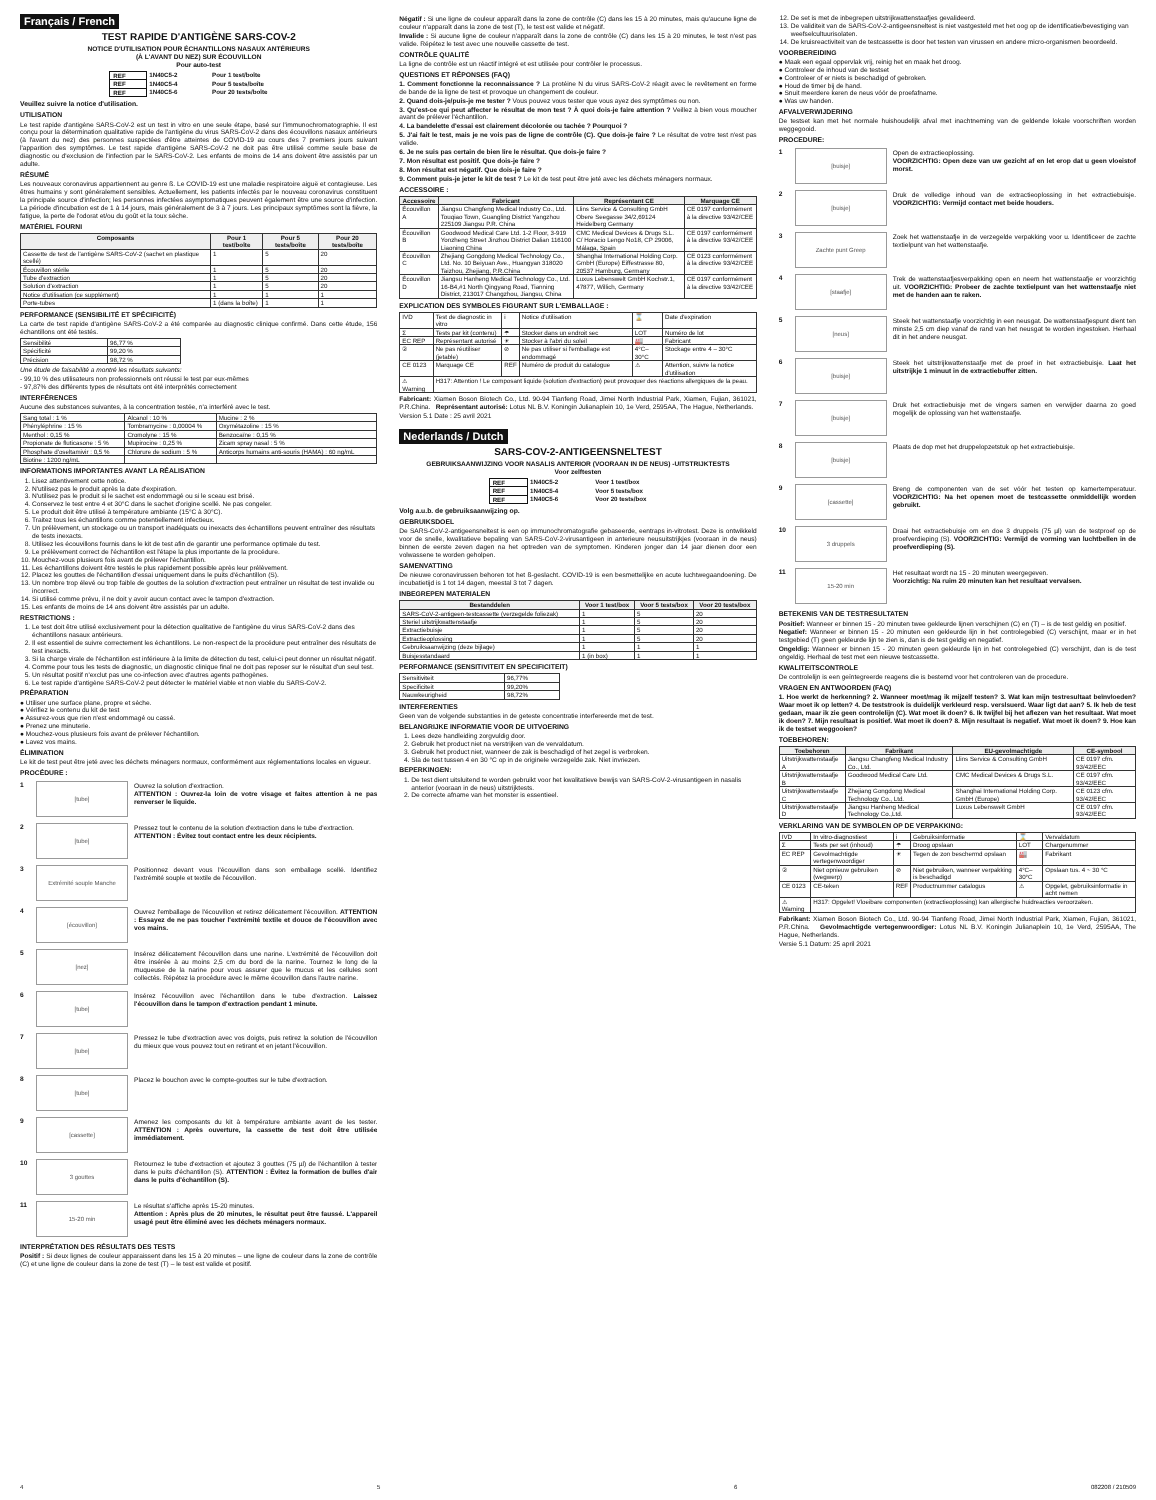Français / French
TEST RAPIDE D'ANTIGÈNE SARS-COV-2
NOTICE D'UTILISATION POUR ÉCHANTILLONS NASAUX ANTÉRIEURS
(À L'AVANT DU NEZ) SUR ÉCOUVILLON
Pour auto-test
| REF | 1N40C5-2 | Pour 1 test/boîte |
| REF | 1N40C5-4 | Pour 5 tests/boîte |
| REF | 1N40C5-6 | Pour 20 tests/boîte |
Veuillez suivre la notice d'utilisation.
UTILISATION
Le test rapide d'antigène SARS-CoV-2 est un test in vitro en une seule étape, basé sur l'immunochromatographie. Il est conçu pour la détermination qualitative rapide de l'antigène du virus SARS-CoV-2 dans des écouvillons nasaux antérieurs (à l'avant du nez) des personnes suspectées d'être atteintes de COVID-19 au cours des 7 premiers jours suivant l'apparition des symptômes. Le test rapide d'antigène SARS-CoV-2 ne doit pas être utilisé comme seule base de diagnostic ou d'exclusion de l'infection par le SARS-CoV-2. Les enfants de moins de 14 ans doivent être assistés par un adulte.
RÉSUMÉ
Les nouveaux coronavirus appartiennent au genre ß. Le COVID-19 est une maladie respiratoire aiguë et contagieuse. Les êtres humains y sont généralement sensibles. Actuellement, les patients infectés par le nouveau coronavirus constituent la principale source d'infection; les personnes infectées asymptomatiques peuvent également être une source d'infection. La période d'incubation est de 1 à 14 jours, mais généralement de 3 à 7 jours. Les principaux symptômes sont la fièvre, la fatigue, la perte de l'odorat et/ou du goût et la toux sèche.
MATÉRIEL FOURNI
| Composants | Pour 1 test/boîte | Pour 5 tests/boîte | Pour 20 tests/boîte |
| --- | --- | --- | --- |
| Cassette de test de l'antigène SARS-CoV-2 (sachet en plastique scellé) | 1 | 5 | 20 |
| Écouvillon stérile | 1 | 5 | 20 |
| Tube d'extraction | 1 | 5 | 20 |
| Solution d'extraction | 1 | 5 | 20 |
| Notice d'utilisation (ce supplément) | 1 | 1 | 1 |
| Porte-tubes | 1 (dans la boîte) | 1 | 1 |
PERFORMANCE (SENSIBILITÉ ET SPÉCIFICITÉ)
La carte de test rapide d'antigène SARS-CoV-2 a été comparée au diagnostic clinique confirmé. Dans cette étude, 156 échantillons ont été testés.
| Sensibilité | 96,77 % |
| Spécificité | 99,20 % |
| Précision | 98,72 % |
Une étude de faisabilité a montré les résultats suivants:
- 99,10 % des utilisateurs non professionnels ont réussi le test par eux-mêmes
- 97,87% des différents types de résultats ont été interprétés correctement
INTERFÉRENCES
Aucune des substances suivantes, à la concentration testée, n'a interféré avec le test.
| Sang total : 1 % | Alcanol : 10 % | Mucine : 2 % |
| Phényléphrine : 15 % | Tombramycine : 0,00004 % | Oxymétazoline : 15 % |
| Menthol : 0,15 % | Cromolyne : 15 % | Benzocaïne : 0,15 % |
| Propionate de fluticasone : 5 % | Mupirocine : 0,25 % | Zicam spray nasal : 5 % |
| Phosphate d'oseltamivir : 0,5 % | Chlorure de sodium : 5 % | Anticorps humains anti-souris (HAMA) : 60 ng/mL |
| Biotine : 1200 ng/mL | | |
INFORMATIONS IMPORTANTES AVANT LA RÉALISATION
1. Lisez attentivement cette notice.
2. N'utilisez pas le produit après la date d'expiration.
3. N'utilisez pas le produit si le sachet est endommagé ou si le sceau est brisé.
4. Conservez le test entre 4 et 30°C dans le sachet d'origine scellé. Ne pas congeler.
5. Le produit doit être utilisé à température ambiante (15°C à 30°C).
6. Traitez tous les échantillons comme potentiellement infectieux.
7. Un prélèvement, un stockage ou un transport inadéquats ou inexacts des échantillons peuvent entraîner des résultats de tests inexacts.
8. Utilisez les écouvillons fournis dans le kit de test afin de garantir une performance optimale du test.
9. Le prélèvement correct de l'échantillon est l'étape la plus importante de la procédure.
10. Mouchez-vous plusieurs fois avant de prélever l'échantillon.
11. Les échantillons doivent être testés le plus rapidement possible après leur prélèvement.
12. Placez les gouttes de l'échantillon d'essai uniquement dans le puits d'échantillon (S).
13. Un nombre trop élevé ou trop faible de gouttes de la solution d'extraction peut entraîner un résultat de test invalide ou incorrect.
14. Si utilisé comme prévu, il ne doit y avoir aucun contact avec le tampon d'extraction.
15. Les enfants de moins de 14 ans doivent être assistés par un adulte.
RESTRICTIONS :
1. Le test doit être utilisé exclusivement pour la détection qualitative de l'antigène du virus SARS-CoV-2 dans des échantillons nasaux antérieurs.
2. Il est essentiel de suivre correctement les échantillons. Le non-respect de la procédure peut entraîner des résultats de test inexacts.
3. Si la charge virale de l'échantillon est inférieure à la limite de détection du test, celui-ci peut donner un résultat négatif.
4. Comme pour tous les tests de diagnostic, un diagnostic clinique final ne doit pas reposer sur le résultat d'un seul test.
5. Un résultat positif n'exclut pas une co-infection avec d'autres agents pathogènes.
6. Le test rapide d'antigène SARS-CoV-2 peut détecter le matériel viable et non viable du SARS-CoV-2.
PRÉPARATION
● Utiliser une surface plane, propre et sèche.
● Vérifiez le contenu du kit de test
● Assurez-vous que rien n'est endommagé ou cassé.
● Prenez une minuterie.
● Mouchez-vous plusieurs fois avant de prélever l'échantillon.
● Lavez vos mains.
ÉLIMINATION
Le kit de test peut être jeté avec les déchets ménagers normaux, conformément aux réglementations locales en vigueur.
PROCÉDURE :
1
[tube]
Ouvrez la solution d'extraction.
ATTENTION : Ouvrez-la loin de votre visage et faites attention à ne pas renverser le liquide.
2
[tube]
Pressez tout le contenu de la solution d'extraction dans le tube d'extraction.
ATTENTION : Évitez tout contact entre les deux récipients.
3
Extrémité souple Manche
Positionnez devant vous l'écouvillon dans son emballage scellé. Identifiez l'extrémité souple et textile de l'écouvillon.
4
[écouvillon]
Ouvrez l'emballage de l'écouvillon et retirez délicatement l'écouvillon. ATTENTION : Essayez de ne pas toucher l'extrémité textile et douce de l'écouvillon avec vos mains.
5
[nez]
Insérez délicatement l'écouvillon dans une narine. L'extrémité de l'écouvillon doit être insérée à au moins 2,5 cm du bord de la narine. Tournez le long de la muqueuse de la narine pour vous assurer que le mucus et les cellules sont collectés. Répétez la procédure avec le même écouvillon dans l'autre narine.
6
[tube]
Insérez l'écouvillon avec l'échantillon dans le tube d'extraction. Laissez l'écouvillon dans le tampon d'extraction pendant 1 minute.
7
[tube]
Pressez le tube d'extraction avec vos doigts, puis retirez la solution de l'écouvillon du mieux que vous pouvez tout en retirant et en jetant l'écouvillon.
8
[tube]
Placez le bouchon avec le compte-gouttes sur le tube d'extraction.
9
[cassette]
Amenez les composants du kit à température ambiante avant de les tester. ATTENTION : Après ouverture, la cassette de test doit être utilisée immédiatement.
10
3 gouttes
Retournez le tube d'extraction et ajoutez 3 gouttes (75 µl) de l'échantillon à tester dans le puits d'échantillon (S). ATTENTION : Évitez la formation de bulles d'air dans le puits d'échantillon (S).
11
15-20 min
Le résultat s'affiche après 15-20 minutes.
Attention : Après plus de 20 minutes, le résultat peut être faussé. L'appareil usagé peut être éliminé avec les déchets ménagers normaux.
INTERPRÉTATION DES RÉSULTATS DES TESTS
Positif : Si deux lignes de couleur apparaissent dans les 15 à 20 minutes – une ligne de couleur dans la zone de contrôle (C) et une ligne de couleur dans la zone de test (T) – le test est valide et positif.
Négatif : Si une ligne de couleur apparaît dans la zone de contrôle (C) dans les 15 à 20 minutes, mais qu'aucune ligne de couleur n'apparaît dans la zone de test (T), le test est valide et négatif.
Invalide : Si aucune ligne de couleur n'apparaît dans la zone de contrôle (C) dans les 15 à 20 minutes, le test n'est pas valide. Répétez le test avec une nouvelle cassette de test.
CONTRÔLE QUALITÉ
La ligne de contrôle est un réactif intégré et est utilisée pour contrôler le processus.
QUESTIONS ET RÉPONSES (FAQ)
1. Comment fonctionne la reconnaissance ? La protéine N du virus SARS-CoV-2 réagit avec le revêtement en forme de bande de la ligne de test et provoque un changement de couleur.
2. Quand dois-je/puis-je me tester ? Vous pouvez vous tester que vous ayez des symptômes ou non.
3. Qu'est-ce qui peut affecter le résultat de mon test ? À quoi dois-je faire attention ? Veillez à bien vous moucher avant de prélever l'échantillon.
4. La bandelette d'essai est clairement décolorée ou tachée ? Pourquoi ?
5. J'ai fait le test, mais je ne vois pas de ligne de contrôle (C). Que dois-je faire ? Le résultat de votre test n'est pas valide.
6. Je ne suis pas certain de bien lire le résultat. Que dois-je faire ?
7. Mon résultat est positif. Que dois-je faire ?
8. Mon résultat est négatif. Que dois-je faire ?
9. Comment puis-je jeter le kit de test ? Le kit de test peut être jeté avec les déchets ménagers normaux.
ACCESSOIRE :
| Accessoire | Fabricant | Représentant CE | Marquage CE |
| --- | --- | --- | --- |
| Écouvillon A | Jiangsu Changfeng Medical Industry Co., Ltd. Touqiao Town, Guangling District Yangzhou 225109 Jiangsu P.R. China | Llins Service & Consulting GmbH Obere Seegasse 34/2,69124 Heidelberg Germany | CE 0197 conformément à la directive 93/42/CEE |
| Écouvillon B | Goodwood Medical Care Ltd. 1-2 Floor, 3-919 Yonzheng Street Jinzhou District Dalian 116100 Liaoning China | CMC Medical Devices & Drugs S.L. C/ Horacio Lengo No18, CP 29006, Málaga, Spain | CE 0197 conformément à la directive 93/42/CEE |
| Écouvillon C | Zhejiang Gongdong Medical Technology Co., Ltd. No. 10 Beiyuan Ave., Huangyan 318020 Taizhou, Zhejiang, P.R.China | Shanghai International Holding Corp. GmbH (Europe) Eiffestrasse 80, 20537 Hamburg, Germany | CE 0123 conformément à la directive 93/42/CEE |
| Écouvillon D | Jiangsu Hanheng Medical Technology Co., Ltd. 16-B4,#1 North Qingyang Road, Tianning District, 213017 Changzhou, Jiangsu, China | Luxus Lebenswelt GmbH Kochstr.1, 47877, Willich, Germany | CE 0197 conformément à la directive 93/42/CEE |
EXPLICATION DES SYMBOLES FIGURANT SUR L'EMBALLAGE :
| IVD | Test de diagnostic in vitro | i | Notice d'utilisation | ⌛ | Date d'expiration |
| Σ | Tests par kit (contenu) | ☂ | Stocker dans un endroit sec | LOT | Numéro de lot |
| EC REP | Représentant autorisé | ☀ | Stocker à l'abri du soleil | 🏭 | Fabricant |
| ② | Ne pas réutiliser (jetable) | ⊘ | Ne pas utiliser si l'emballage est endommagé | 4°C–30°C | Stockage entre 4 – 30°C |
| CE 0123 | Marquage CE | REF | Numéro de produit du catalogue | ⚠ | Attention, suivre la notice d'utilisation |
| ⚠ Warning | H317: Attention ! Le composant liquide (solution d'extraction) peut provoquer des réactions allergiques de la peau. | | | | |
Fabricant: Xiamen Boson Biotech Co., Ltd. 90-94 Tianfeng Road, Jimei North Industrial Park, Xiamen, Fujian, 361021, P.R.China. Représentant autorisé: Lotus NL B.V. Koningin Julianaplein 10, 1e Verd, 2595AA, The Hague, Netherlands.
Version 5.1 Date : 25 avril 2021
Nederlands / Dutch
SARS-COV-2-ANTIGEENSNELTEST
GEBRUIKSAANWIJZING VOOR NASALIS ANTERIOR (VOORAAN IN DE NEUS) -UITSTRIJKTESTS
Voor zelftesten
| REF | 1N40C5-2 | Voor 1 test/box |
| REF | 1N40C5-4 | Voor 5 tests/box |
| REF | 1N40C5-6 | Voor 20 tests/box |
Volg a.u.b. de gebruiksaanwijzing op.
GEBRUIKSDOEL
De SARS-CoV-2-antigeensneltest is een op immunochromatografie gebaseerde, eentraps in-vitrotest. Deze is ontwikkeld voor de snelle, kwalitatieve bepaling van SARS-CoV-2-virusantigeen in anterieure neusuitstrijkjes (vooraan in de neus) binnen de eerste zeven dagen na het optreden van de symptomen. Kinderen jonger dan 14 jaar dienen door een volwassene te worden geholpen.
SAMENVATTING
De nieuwe coronavirussen behoren tot het ß-geslacht. COVID-19 is een besmettelijke en acute luchtwegaandoening. De incubatietijd is 1 tot 14 dagen, meestal 3 tot 7 dagen.
INBEGREPEN MATERIALEN
| Bestanddelen | Voor 1 test/box | Voor 5 tests/box | Voor 20 tests/box |
| --- | --- | --- | --- |
| SARS-CoV-2-antigeen-testcassette (verzegelde foliezak) | 1 | 5 | 20 |
| Steriel uitstrijkwattenstaafje | 1 | 5 | 20 |
| Extractiebuisje | 1 | 5 | 20 |
| Extractieoplossing | 1 | 5 | 20 |
| Gebruiksaanwijzing (deze bijlage) | 1 | 1 | 1 |
| Buisjesstandaard | 1 (in box) | 1 | 1 |
PERFORMANCE (SENSITIVITEIT EN SPECIFICITEIT)
| Sensitiviteit | 96,77% |
| Specificiteit | 99,20% |
| Nauwkeurigheid | 98,72% |
INTERFERENTIES
Geen van de volgende substanties in de geteste concentratie interfereerde met de test.
BELANGRIJKE INFORMATIE VOOR DE UITVOERING
1. Lees deze handleiding zorgvuldig door.
2. Gebruik het product niet na verstrijken van de vervaldatum.
3. Gebruik het product niet, wanneer de zak is beschadigd of het zegel is verbroken.
4. Sla de test tussen 4 en 30 °C op in de originele verzegelde zak. Niet invriezen.
BEPERKINGEN:
1. De test dient uitsluitend te worden gebruikt voor het kwalitatieve bewijs van SARS-CoV-2-virusantigeen in nasalis anterior (vooraan in de neus) uitstrijktests.
2. De correcte afname van het monster is essentieel.
12. De set is met de inbegrepen uitstrijkwattenstaafjes gevalideerd.
13. De validiteit van de SARS-CoV-2-antigeensneltest is niet vastgesteld met het oog op de identificatie/bevestiging van weefselcultuurisolaten.
14. De kruisreactiviteit van de testcassette is door het testen van virussen en andere micro-organismen beoordeeld.
VOORBEREIDING
● Maak een egaal oppervlak vrij, reinig het en maak het droog.
● Controleer de inhoud van de testset
● Controleer of er niets is beschadigd of gebroken.
● Houd de timer bij de hand.
● Snuit meerdere keren de neus vóór de proefafname.
● Was uw handen.
AFVALVERWIJDERING
De testset kan met het normale huishoudelijk afval met inachtneming van de geldende lokale voorschriften worden weggegooid.
PROCEDURE:
1
[buisje]
Open de extractieoplossing.
VOORZICHTIG: Open deze van uw gezicht af en let erop dat u geen vloeistof morst.
2
[buisje]
Druk de volledige inhoud van de extractieoplossing in het extractiebuisje. VOORZICHTIG: Vermijd contact met beide houders.
3
Zachte punt Greep
Zoek het wattenstaafje in de verzegelde verpakking voor u. Identificeer de zachte textielpunt van het wattenstaafje.
4
[staafje]
Trek de wattenstaafjesverpakking open en neem het wattenstaafje er voorzichtig uit. VOORZICHTIG: Probeer de zachte textielpunt van het wattenstaafje niet met de handen aan te raken.
5
[neus]
Steek het wattenstaafje voorzichtig in een neusgat. De wattenstaafjespunt dient ten minste 2,5 cm diep vanaf de rand van het neusgat te worden ingestoken. Herhaal dit in het andere neusgat.
6
[buisje]
Steek het uitstrijkwattenstaafje met de proef in het extractiebuisje. Laat het uitstrijkje 1 minuut in de extractiebuffer zitten.
7
[buisje]
Druk het extractiebuisje met de vingers samen en verwijder daarna zo goed mogelijk de oplossing van het wattenstaafje.
8
[buisje]
Plaats de dop met het druppelopzetstuk op het extractiebuisje.
9
[cassette]
Breng de componenten van de set vóór het testen op kamertemperatuur. VOORZICHTIG: Na het openen moet de testcassette onmiddellijk worden gebruikt.
10
3 druppels
Draai het extractiebuisje om en doe 3 druppels (75 µl) van de testproef op de proefverdieping (S). VOORZICHTIG: Vermijd de vorming van luchtbellen in de proefverdieping (S).
11
15-20 min
Het resultaat wordt na 15 - 20 minuten weergegeven.
Voorzichtig: Na ruim 20 minuten kan het resultaat vervalsen.
BETEKENIS VAN DE TESTRESULTATEN
Positief: Wanneer er binnen 15 - 20 minuten twee gekleurde lijnen verschijnen (C) en (T) – is de test geldig en positief.
Negatief: Wanneer er binnen 15 - 20 minuten een gekleurde lijn in het controlegebied (C) verschijnt, maar er in het testgebied (T) geen gekleurde lijn te zien is, dan is de test geldig en negatief.
Ongeldig: Wanneer er binnen 15 - 20 minuten geen gekleurde lijn in het controlegebied (C) verschijnt, dan is de test ongeldig. Herhaal de test met een nieuwe testcassette.
KWALITEITSCONTROLE
De controlelijn is een geïntegreerde reagens die is bestemd voor het controleren van de procedure.
VRAGEN EN ANTWOORDEN (FAQ)
1. Hoe werkt de herkenning? 2. Wanneer moet/mag ik mijzelf testen? 3. Wat kan mijn testresultaat beïnvloeden? Waar moet ik op letten? 4. De teststrook is duidelijk verkleurd resp. verslsuerd. Waar ligt dat aan? 5. Ik heb de test gedaan, maar ik zie geen controlelijn (C). Wat moet ik doen? 6. Ik twijfel bij het aflezen van het resultaat. Wat moet ik doen? 7. Mijn resultaat is positief. Wat moet ik doen? 8. Mijn resultaat is negatief. Wat moet ik doen? 9. Hoe kan ik de testset weggooien?
TOEBEHOREN:
| Toebehoren | Fabrikant | EU-gevolmachtigde | CE-symbool |
| --- | --- | --- | --- |
| Uitstrijkwattenstaafje A | Jiangsu Changfeng Medical Industry Co., Ltd. | Llins Service & Consulting GmbH | CE 0197 cfm. 93/42/EEC |
| Uitstrijkwattenstaafje B | Goodwood Medical Care Ltd. | CMC Medical Devices & Drugs S.L. | CE 0197 cfm. 93/42/EEC |
| Uitstrijkwattenstaafje C | Zhejiang Gongdong Medical Technology Co., Ltd. | Shanghai International Holding Corp. GmbH (Europe) | CE 0123 cfm. 93/42/EEC |
| Uitstrijkwattenstaafje D | Jiangsu Hanheng Medical Technology Co.,Ltd. | Luxus Lebenswelt GmbH | CE 0197 cfm. 93/42/EEC |
VERKLARING VAN DE SYMBOLEN OP DE VERPAKKING:
| IVD | In vitro-diagnostiest | i | Gebruiksinformatie | ⌛ | Vervaldatum |
| Σ | Tests per set (inhoud) | ☂ | Droog opslaan | LOT | Chargenummer |
| EC REP | Gevolmachtigde vertegenwoordiger | ☀ | Tegen de zon beschermd opslaan | 🏭 | Fabrikant |
| ② | Niet opnieuw gebruiken (wegwerp) | ⊘ | Niet gebruiken, wanneer verpakking is beschadigd | 4°C–30°C | Opslaan tus. 4 ~ 30 °C |
| CE 0123 | CE-teken | REF | Productnummer catalogus | ⚠ | Opgelet, gebruiksinformatie in acht nemen |
| ⚠ Warning | H317: Opgelet! Vloeibare componenten (extractieoplossing) kan allergische huidreacties veroorzaken. | | | | |
Fabrikant: Xiamen Boson Biotech Co., Ltd. 90-94 Tianfeng Road, Jimei North Industrial Park, Xiamen, Fujian, 361021, P.R.China. Gevolmachtigde vertegenwoordiger: Lotus NL B.V. Koningin Julianaplein 10, 1e Verd, 2595AA, The Hague, Netherlands.
Versie 5.1 Datum: 25 april 2021
4 5 6 082208 / 210509